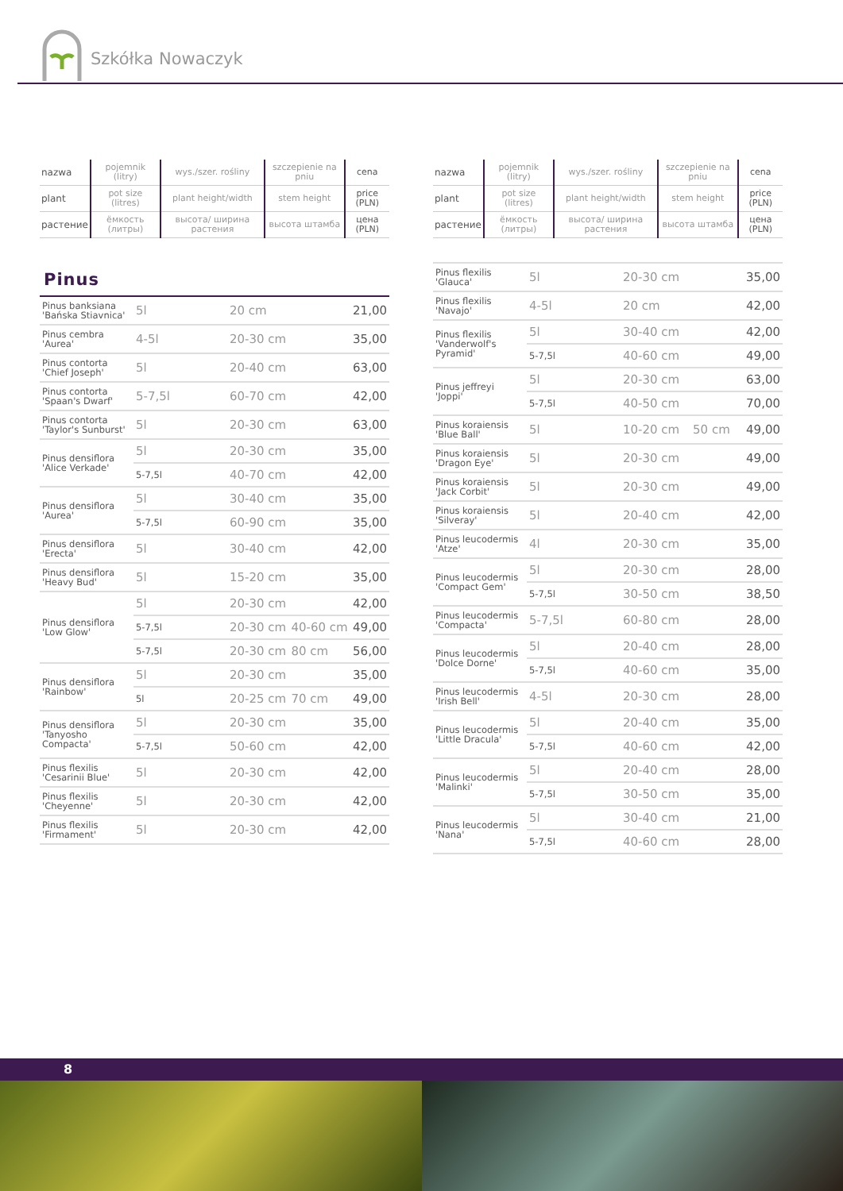Szkółka Nowaczyk
| nazwa | pojemnik (litry) | wys./szer. rośliny | szczepienie na pniu | cena |
| plant | pot size (litres) | plant height/width | stem height | price (PLN) |
| растение | ёмкость (литры) | высота/ ширина растения | высота штамба | цена (PLN) |
Pinus
| Pinus banksiana 'Bańska Stiavnica' | 5l | 20 cm | | 21,00 |
| Pinus cembra 'Aurea' | 4-5l | 20-30 cm | | 35,00 |
| Pinus contorta 'Chief Joseph' | 5l | 20-40 cm | | 63,00 |
| Pinus contorta 'Spaan's Dwarf' | 5-7,5l | 60-70 cm | | 42,00 |
| Pinus contorta 'Taylor's Sunburst' | 5l | 20-30 cm | | 63,00 |
| Pinus densiflora 'Alice Verkade' | 5l | 20-30 cm | | 35,00 |
| | 5-7,5l | 40-70 cm | | 42,00 |
| Pinus densiflora 'Aurea' | 5l | 30-40 cm | | 35,00 |
| | 5-7,5l | 60-90 cm | | 35,00 |
| Pinus densiflora 'Erecta' | 5l | 30-40 cm | | 42,00 |
| Pinus densiflora 'Heavy Bud' | 5l | 15-20 cm | | 35,00 |
| Pinus densiflora 'Low Glow' | 5l | 20-30 cm | | 42,00 |
| | 5-7,5l | 20-30 cm | 40-60 cm | 49,00 |
| | 5-7,5l | 20-30 cm | 80 cm | 56,00 |
| Pinus densiflora 'Rainbow' | 5l | 20-30 cm | | 35,00 |
| | 5l | 20-25 cm | 70 cm | 49,00 |
| Pinus densiflora 'Tanyosho Compacta' | 5l | 20-30 cm | | 35,00 |
| | 5-7,5l | 50-60 cm | | 42,00 |
| Pinus flexilis 'Cesarinii Blue' | 5l | 20-30 cm | | 42,00 |
| Pinus flexilis 'Cheyenne' | 5l | 20-30 cm | | 42,00 |
| Pinus flexilis 'Firmament' | 5l | 20-30 cm | | 42,00 |
| nazwa | pojemnik (litry) | wys./szer. rośliny | szczepienie na pniu | cena |
| plant | pot size (litres) | plant height/width | stem height | price (PLN) |
| растение | ёмкость (литры) | высота/ ширина растения | высота штамба | цена (PLN) |
| Pinus flexilis 'Glauca' | 5l | 20-30 cm | | 35,00 |
| Pinus flexilis 'Navajo' | 4-5l | 20 cm | | 42,00 |
| Pinus flexilis 'Vanderwolf's Pyramid' | 5l | 30-40 cm | | 42,00 |
| | 5-7,5l | 40-60 cm | | 49,00 |
| Pinus jeffreyi 'Joppi' | 5l | 20-30 cm | | 63,00 |
| | 5-7,5l | 40-50 cm | | 70,00 |
| Pinus koraiensis 'Blue Ball' | 5l | 10-20 cm | 50 cm | 49,00 |
| Pinus koraiensis 'Dragon Eye' | 5l | 20-30 cm | | 49,00 |
| Pinus koraiensis 'Jack Corbit' | 5l | 20-30 cm | | 49,00 |
| Pinus koraiensis 'Silveray' | 5l | 20-40 cm | | 42,00 |
| Pinus leucodermis 'Atze' | 4l | 20-30 cm | | 35,00 |
| Pinus leucodermis 'Compact Gem' | 5l | 20-30 cm | | 28,00 |
| | 5-7,5l | 30-50 cm | | 38,50 |
| Pinus leucodermis 'Compacta' | 5-7,5l | 60-80 cm | | 28,00 |
| Pinus leucodermis 'Dolce Dorne' | 5l | 20-40 cm | | 28,00 |
| | 5-7,5l | 40-60 cm | | 35,00 |
| Pinus leucodermis 'Irish Bell' | 4-5l | 20-30 cm | | 28,00 |
| Pinus leucodermis 'Little Dracula' | 5l | 20-40 cm | | 35,00 |
| | 5-7,5l | 40-60 cm | | 42,00 |
| Pinus leucodermis 'Malinki' | 5l | 20-40 cm | | 28,00 |
| | 5-7,5l | 30-50 cm | | 35,00 |
| Pinus leucodermis 'Nana' | 5l | 30-40 cm | | 21,00 |
| | 5-7,5l | 40-60 cm | | 28,00 |
8